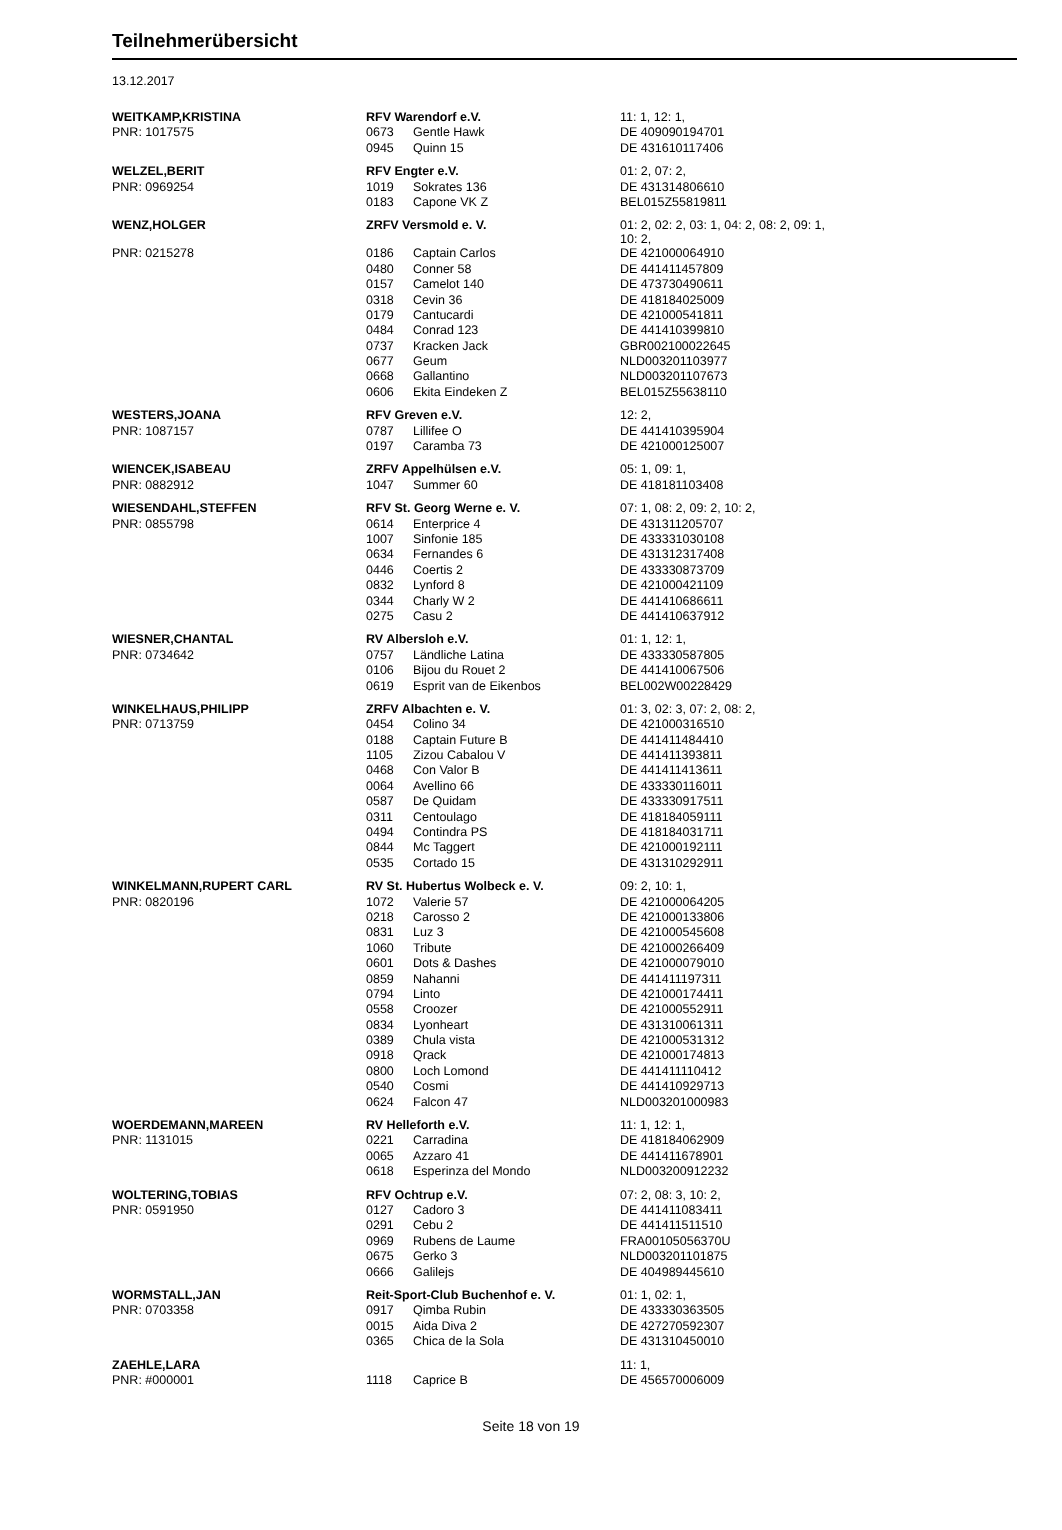Teilnehmerübersicht
13.12.2017
| WEITKAMP,KRISTINA | RFV Warendorf e.V. | | 11: 1, 12: 1, |
| PNR: 1017575 | 0673 | Gentle Hawk | DE 409090194701 |
| | 0945 | Quinn 15 | DE 431610117406 |
| WELZEL,BERIT | RFV Engter e.V. | | 01: 2, 07: 2, |
| PNR: 0969254 | 1019 | Sokrates 136 | DE 431314806610 |
| | 0183 | Capone VK Z | BEL015Z55819811 |
| WENZ,HOLGER | ZRFV Versmold e. V. | | 01: 2, 02: 2, 03: 1, 04: 2, 08: 2, 09: 1, 10: 2, |
| PNR: 0215278 | 0186 | Captain Carlos | DE 421000064910 |
| | 0480 | Conner 58 | DE 441411457809 |
| | 0157 | Camelot 140 | DE 473730490611 |
| | 0318 | Cevin 36 | DE 418184025009 |
| | 0179 | Cantucardi | DE 421000541811 |
| | 0484 | Conrad 123 | DE 441410399810 |
| | 0737 | Kracken Jack | GBR002100022645 |
| | 0677 | Geum | NLD003201103977 |
| | 0668 | Gallantino | NLD003201107673 |
| | 0606 | Ekita Eindeken Z | BEL015Z55638110 |
| WESTERS,JOANA | RFV Greven e.V. | | 12: 2, |
| PNR: 1087157 | 0787 | Lillifee O | DE 441410395904 |
| | 0197 | Caramba 73 | DE 421000125007 |
| WIENCEK,ISABEAU | ZRFV Appelhülsen e.V. | | 05: 1, 09: 1, |
| PNR: 0882912 | 1047 | Summer 60 | DE 418181103408 |
| WIESENDAHL,STEFFEN | RFV St. Georg Werne e. V. | | 07: 1, 08: 2, 09: 2, 10: 2, |
| PNR: 0855798 | 0614 | Enterprice 4 | DE 431311205707 |
| | 1007 | Sinfonie 185 | DE 433331030108 |
| | 0634 | Fernandes 6 | DE 431312317408 |
| | 0446 | Coertis 2 | DE 433330873709 |
| | 0832 | Lynford 8 | DE 421000421109 |
| | 0344 | Charly W 2 | DE 441410686611 |
| | 0275 | Casu 2 | DE 441410637912 |
| WIESNER,CHANTAL | RV Albersloh e.V. | | 01: 1, 12: 1, |
| PNR: 0734642 | 0757 | Ländliche Latina | DE 433330587805 |
| | 0106 | Bijou du Rouet 2 | DE 441410067506 |
| | 0619 | Esprit van de Eikenbos | BEL002W00228429 |
| WINKELHAUS,PHILIPP | ZRFV Albachten e. V. | | 01: 3, 02: 3, 07: 2, 08: 2, |
| PNR: 0713759 | 0454 | Colino 34 | DE 421000316510 |
| | 0188 | Captain Future B | DE 441411484410 |
| | 1105 | Zizou Cabalou V | DE 441411393811 |
| | 0468 | Con Valor B | DE 441411413611 |
| | 0064 | Avellino 66 | DE 433330116011 |
| | 0587 | De Quidam | DE 433330917511 |
| | 0311 | Centoulago | DE 418184059111 |
| | 0494 | Contindra PS | DE 418184031711 |
| | 0844 | Mc Taggert | DE 421000192111 |
| | 0535 | Cortado 15 | DE 431310292911 |
| WINKELMANN,RUPERT CARL | RV St. Hubertus Wolbeck e. V. | | 09: 2, 10: 1, |
| PNR: 0820196 | 1072 | Valerie 57 | DE 421000064205 |
| | 0218 | Carosso 2 | DE 421000133806 |
| | 0831 | Luz 3 | DE 421000545608 |
| | 1060 | Tribute | DE 421000266409 |
| | 0601 | Dots & Dashes | DE 421000079010 |
| | 0859 | Nahanni | DE 441411197311 |
| | 0794 | Linto | DE 421000174411 |
| | 0558 | Croozer | DE 421000552911 |
| | 0834 | Lyonheart | DE 431310061311 |
| | 0389 | Chula vista | DE 421000531312 |
| | 0918 | Qrack | DE 421000174813 |
| | 0800 | Loch Lomond | DE 441411110412 |
| | 0540 | Cosmi | DE 441410929713 |
| | 0624 | Falcon 47 | NLD003201000983 |
| WOERDEMANN,MAREEN | RV Helleforth e.V. | | 11: 1, 12: 1, |
| PNR: 1131015 | 0221 | Carradina | DE 418184062909 |
| | 0065 | Azzaro 41 | DE 441411678901 |
| | 0618 | Esperinza del Mondo | NLD003200912232 |
| WOLTERING,TOBIAS | RFV Ochtrup e.V. | | 07: 2, 08: 3, 10: 2, |
| PNR: 0591950 | 0127 | Cadoro 3 | DE 441411083411 |
| | 0291 | Cebu 2 | DE 441411511510 |
| | 0969 | Rubens de Laume | FRA00105056370U |
| | 0675 | Gerko 3 | NLD003201101875 |
| | 0666 | Galilejs | DE 404989445610 |
| WORMSTALL,JAN | Reit-Sport-Club Buchenhof e. V. | | 01: 1, 02: 1, |
| PNR: 0703358 | 0917 | Qimba Rubin | DE 433330363505 |
| | 0015 | Aida Diva 2 | DE 427270592307 |
| | 0365 | Chica de la Sola | DE 431310450010 |
| ZAEHLE,LARA | | | 11: 1, |
| PNR: #000001 | 1118 | Caprice B | DE 456570006009 |
Seite 18 von 19